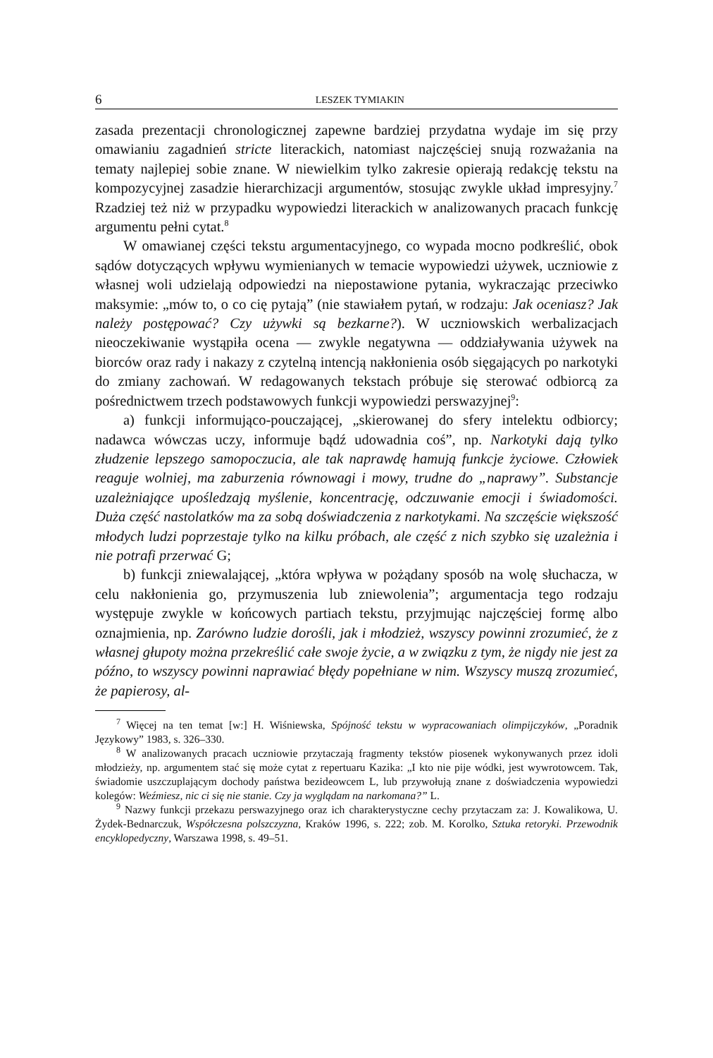6 LESZEK TYMIAKIN
zasada prezentacji chronologicznej zapewne bardziej przydatna wydaje im się przy omawianiu zagadnień stricte literackich, natomiast najczęściej snują rozważania na tematy najlepiej sobie znane. W niewielkim tylko zakresie opierają redakcję tekstu na kompozycyjnej zasadzie hierarchizacji argumentów, stosując zwykle układ impresyjny.<sup>7</sup> Rzadziej też niż w przypadku wypowiedzi literackich w analizowanych pracach funkcję argumentu pełni cytat.<sup>8</sup>
W omawianej części tekstu argumentacyjnego, co wypada mocno podkreślić, obok sądów dotyczących wpływu wymienianych w temacie wypowiedzi używek, uczniowie z własnej woli udzielają odpowiedzi na niepostawione pytania, wykraczając przeciwko maksymie: „mów to, o co cię pytają” (nie stawiałem pytań, w rodzaju: Jak oceniasz? Jak należy postępować? Czy używki są bezkarne?). W uczniowskich werbalizacjach nieoczekiwanie wystąpiła ocena — zwykle negatywna — oddziaływania używek na biorców oraz rady i nakazy z czytelną intencją nakłonienia osób sięgających po narkotyki do zmiany zachowań. W redagowanych tekstach próbuje się sterować odbiorcą za pośrednictwem trzech podstawowych funkcji wypowiedzi perswazyjnej<sup>9</sup>:
a) funkcji informująco-pouczającej, „skierowanej do sfery intelektu odbiorcy; nadawca wówczas uczy, informuje bądź udowadnia coś”, np. Narkotyki dają tylko złudzenie lepszego samopoczucia, ale tak naprawdę hamują funkcje życiowe. Człowiek reaguje wolniej, ma zaburzenia równowagi i mowy, trudne do „naprawy”. Substancje uzależniające upośledzają myślenie, koncentrację, odczuwanie emocji i świadomości. Duża część nastolatków ma za sobą doświadczenia z narkotykami. Na szczęście większość młodych ludzi poprzestaje tylko na kilku próbach, ale część z nich szybko się uzależnia i nie potrafi przerwać G;
b) funkcji zniewalającej, „która wpływa w pożądany sposób na wolę słuchacza, w celu nakłonienia go, przymuszenia lub zniewolenia”; argumentacja tego rodzaju występuje zwykle w końcowych partiach tekstu, przyjmując najczęściej formę albo oznajmienia, np. Zarówno ludzie dorośli, jak i młodzież, wszyscy powinni zrozumieć, że z własnej głupoty można przekreślić całe swoje życie, a w związku z tym, że nigdy nie jest za późno, to wszyscy powinni naprawiać błędy popełniane w nim. Wszyscy muszą zrozumieć, że papierosy, al-
<sup>7</sup> Więcej na ten temat [w:] H. Wiśniewska, Spójność tekstu w wypracowaniach olimpijczyków, „Poradnik Językowy” 1983, s. 326–330.
<sup>8</sup> W analizowanych pracach uczniowie przytaczają fragmenty tekstów piosenek wykonywanych przez idoli młodzieży, np. argumentem stać się może cytat z repertuaru Kazika: „I kto nie pije wódki, jest wywrotowcem. Tak, świadomie uszczuplającym dochody państwa bezideowcem L, lub przywołują znane z doświadczenia wypowiedzi kolegów: Weźmiesz, nic ci się nie stanie. Czy ja wyglądam na narkomana?” L.
<sup>9</sup> Nazwy funkcji przekazu perswazyjnego oraz ich charakterystyczne cechy przytaczam za: J. Kowalikowa, U. Żydek-Bednarczuk, Współczesna polszczyzna, Kraków 1996, s. 222; zob. M. Korolko, Sztuka retoryki. Przewodnik encyklopedyczny, Warszawa 1998, s. 49–51.